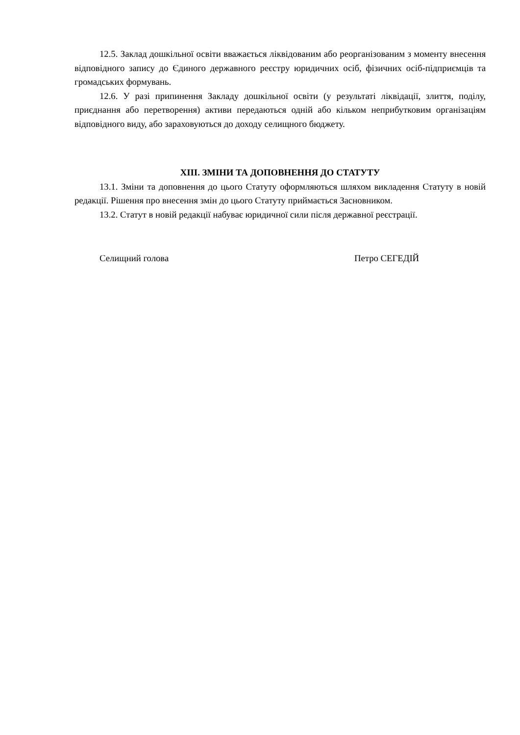12.5. Заклад дошкільної освіти вважається ліквідованим або реорганізованим з моменту внесення відповідного запису до Єдиного державного реєстру юридичних осіб, фізичних осіб-підприємців та громадських формувань.
12.6. У разі припинення Закладу дошкільної освіти (у результаті ліквідації, злиття, поділу, приєднання або перетворення) активи передаються одній або кільком неприбутковим організаціям відповідного виду, або зараховуються до доходу селищного бюджету.
XIII. ЗМІНИ ТА ДОПОВНЕННЯ ДО СТАТУТУ
13.1. Зміни та доповнення до цього Статуту оформляються шляхом викладення Статуту в новій редакції. Рішення про внесення змін до цього Статуту приймається Засновником.
13.2. Статут в новій редакції набуває юридичної сили після державної реєстрації.
Селищний голова Петро СЕГЕДІЙ